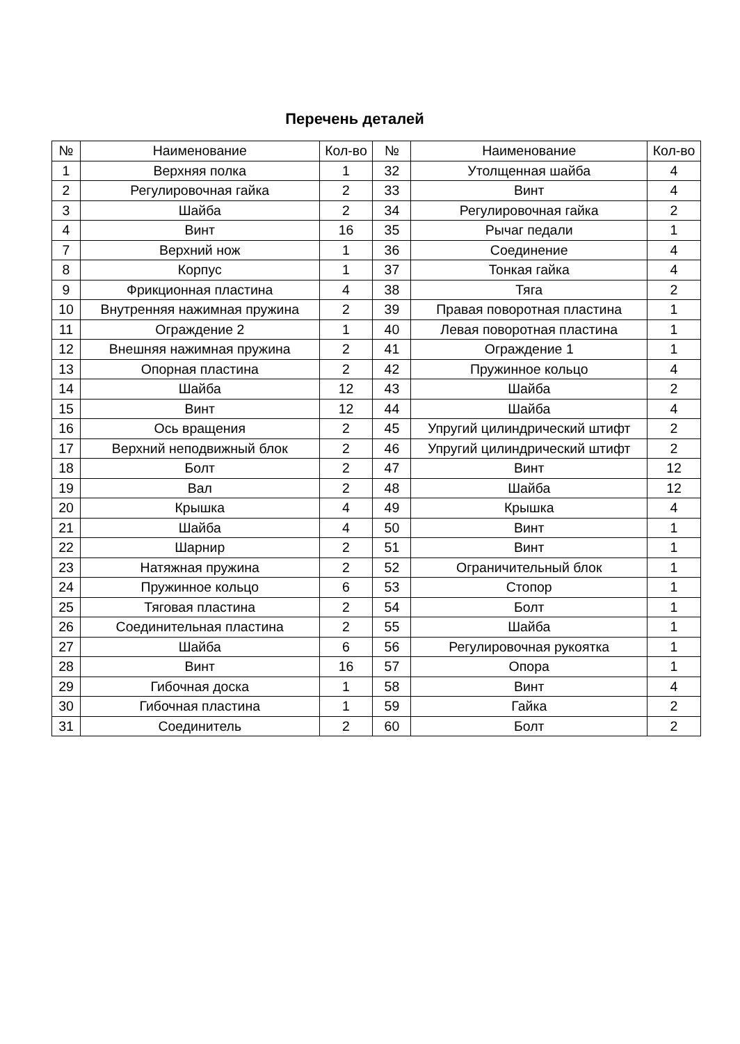Перечень деталей
| № | Наименование | Кол-во | № | Наименование | Кол-во |
| --- | --- | --- | --- | --- | --- |
| 1 | Верхняя полка | 1 | 32 | Утолщенная шайба | 4 |
| 2 | Регулировочная гайка | 2 | 33 | Винт | 4 |
| 3 | Шайба | 2 | 34 | Регулировочная гайка | 2 |
| 4 | Винт | 16 | 35 | Рычаг педали | 1 |
| 7 | Верхний нож | 1 | 36 | Соединение | 4 |
| 8 | Корпус | 1 | 37 | Тонкая гайка | 4 |
| 9 | Фрикционная пластина | 4 | 38 | Тяга | 2 |
| 10 | Внутренняя нажимная пружина | 2 | 39 | Правая поворотная пластина | 1 |
| 11 | Ограждение 2 | 1 | 40 | Левая поворотная пластина | 1 |
| 12 | Внешняя нажимная пружина | 2 | 41 | Ограждение 1 | 1 |
| 13 | Опорная пластина | 2 | 42 | Пружинное кольцо | 4 |
| 14 | Шайба | 12 | 43 | Шайба | 2 |
| 15 | Винт | 12 | 44 | Шайба | 4 |
| 16 | Ось вращения | 2 | 45 | Упругий цилиндрический штифт | 2 |
| 17 | Верхний неподвижный блок | 2 | 46 | Упругий цилиндрический штифт | 2 |
| 18 | Болт | 2 | 47 | Винт | 12 |
| 19 | Вал | 2 | 48 | Шайба | 12 |
| 20 | Крышка | 4 | 49 | Крышка | 4 |
| 21 | Шайба | 4 | 50 | Винт | 1 |
| 22 | Шарнир | 2 | 51 | Винт | 1 |
| 23 | Натяжная пружина | 2 | 52 | Ограничительный блок | 1 |
| 24 | Пружинное кольцо | 6 | 53 | Стопор | 1 |
| 25 | Тяговая пластина | 2 | 54 | Болт | 1 |
| 26 | Соединительная пластина | 2 | 55 | Шайба | 1 |
| 27 | Шайба | 6 | 56 | Регулировочная рукоятка | 1 |
| 28 | Винт | 16 | 57 | Опора | 1 |
| 29 | Гибочная доска | 1 | 58 | Винт | 4 |
| 30 | Гибочная пластина | 1 | 59 | Гайка | 2 |
| 31 | Соединитель | 2 | 60 | Болт | 2 |